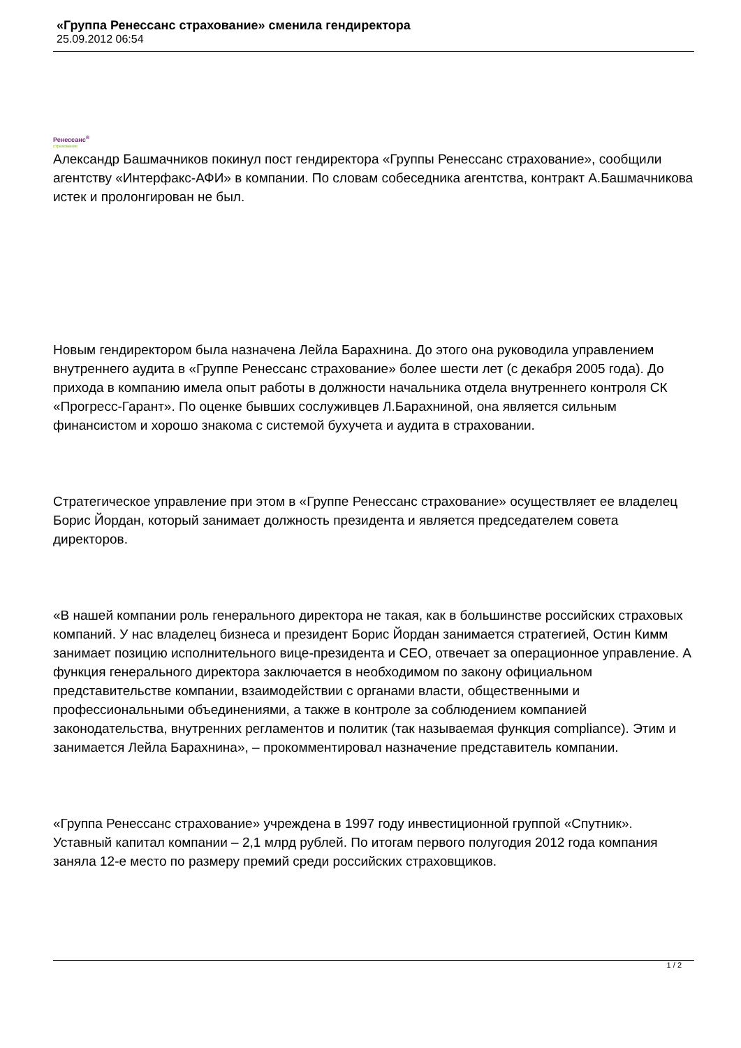«Группа Ренессанс страхование» сменила гендиректора
25.09.2012 06:54
Ренессанс<sup>®</sup>
страхование
Александр Башмачников покинул пост гендиректора «Группы Ренессанс страхование», сообщили агентству «Интерфакс-АФИ» в компании. По словам собеседника агентства, контракт А.Башмачникова истек и пролонгирован не был.
Новым гендиректором была назначена Лейла Барахнина. До этого она руководила управлением внутреннего аудита в «Группе Ренессанс страхование» более шести лет (с декабря 2005 года). До прихода в компанию имела опыт работы в должности начальника отдела внутреннего контроля СК «Прогресс-Гарант». По оценке бывших сослуживцев Л.Барахниной, она является сильным финансистом и хорошо знакома с системой бухучета и аудита в страховании.
Стратегическое управление при этом в «Группе Ренессанс страхование» осуществляет ее владелец Борис Йордан, который занимает должность президента и является председателем совета директоров.
«В нашей компании роль генерального директора не такая, как в большинстве российских страховых компаний. У нас владелец бизнеса и президент Борис Йордан занимается стратегией, Остин Кимм занимает позицию исполнительного вице-президента и CEO, отвечает за операционное управление. А функция генерального директора заключается в необходимом по закону официальном представительстве компании, взаимодействии с органами власти, общественными и профессиональными объединениями, а также в контроле за соблюдением компанией законодательства, внутренних регламентов и политик (так называемая функция compliance). Этим и занимается Лейла Барахнина», – прокомментировал назначение представитель компании.
«Группа Ренессанс страхование» учреждена в 1997 году инвестиционной группой «Спутник». Уставный капитал компании – 2,1 млрд рублей. По итогам первого полугодия 2012 года компания заняла 12-е место по размеру премий среди российских страховщиков.
1 / 2